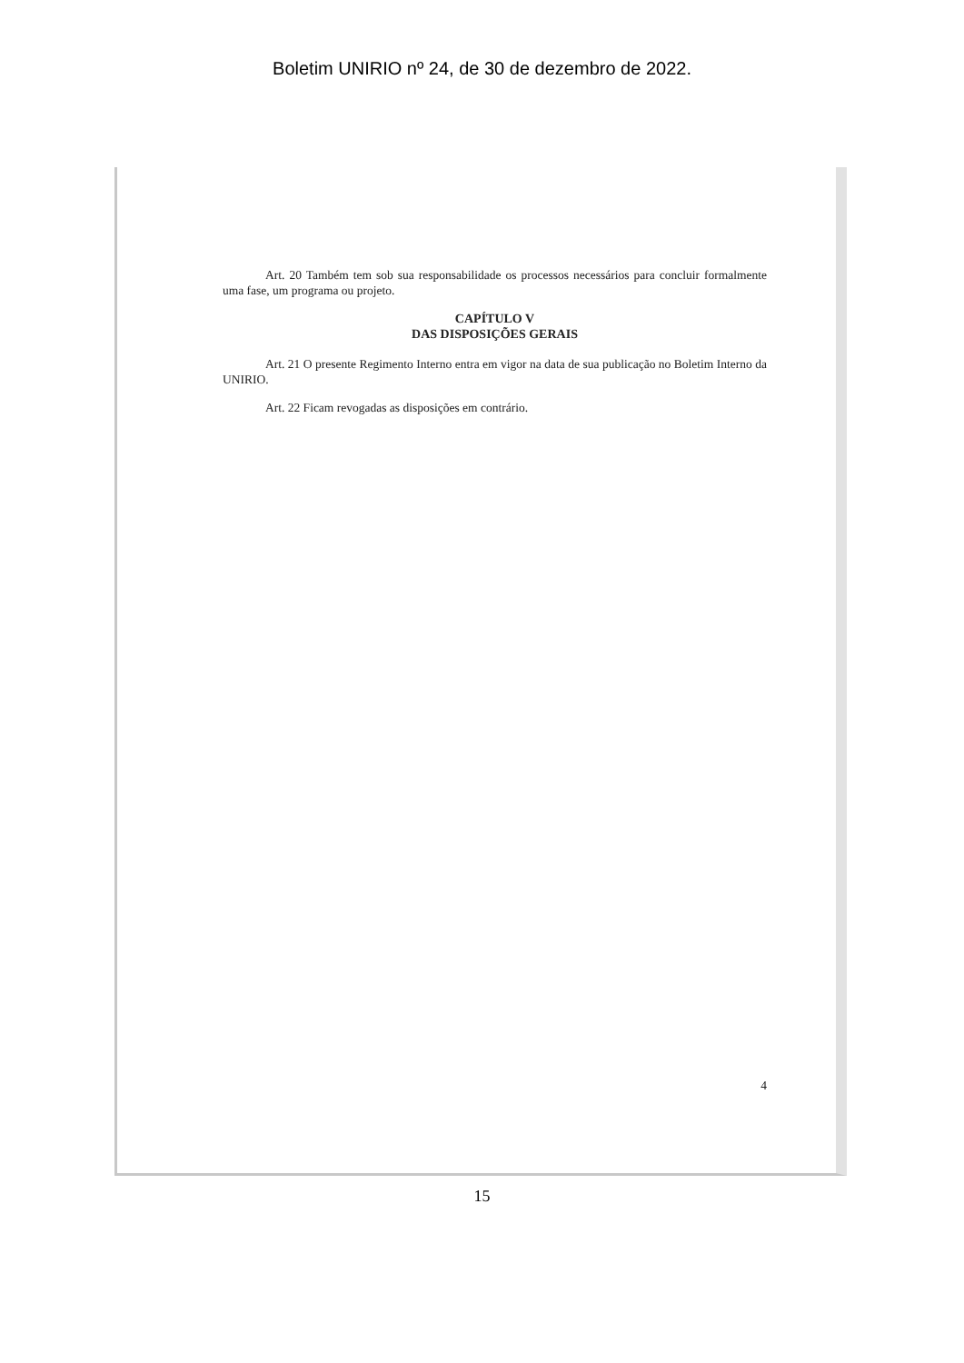Boletim UNIRIO nº 24, de 30 de dezembro de 2022.
Art. 20 Também tem sob sua responsabilidade os processos necessários para concluir formalmente uma fase, um programa ou projeto.
CAPÍTULO V
DAS DISPOSIÇÕES GERAIS
Art. 21 O presente Regimento Interno entra em vigor na data de sua publicação no Boletim Interno da UNIRIO.
Art. 22 Ficam revogadas as disposições em contrário.
4
15